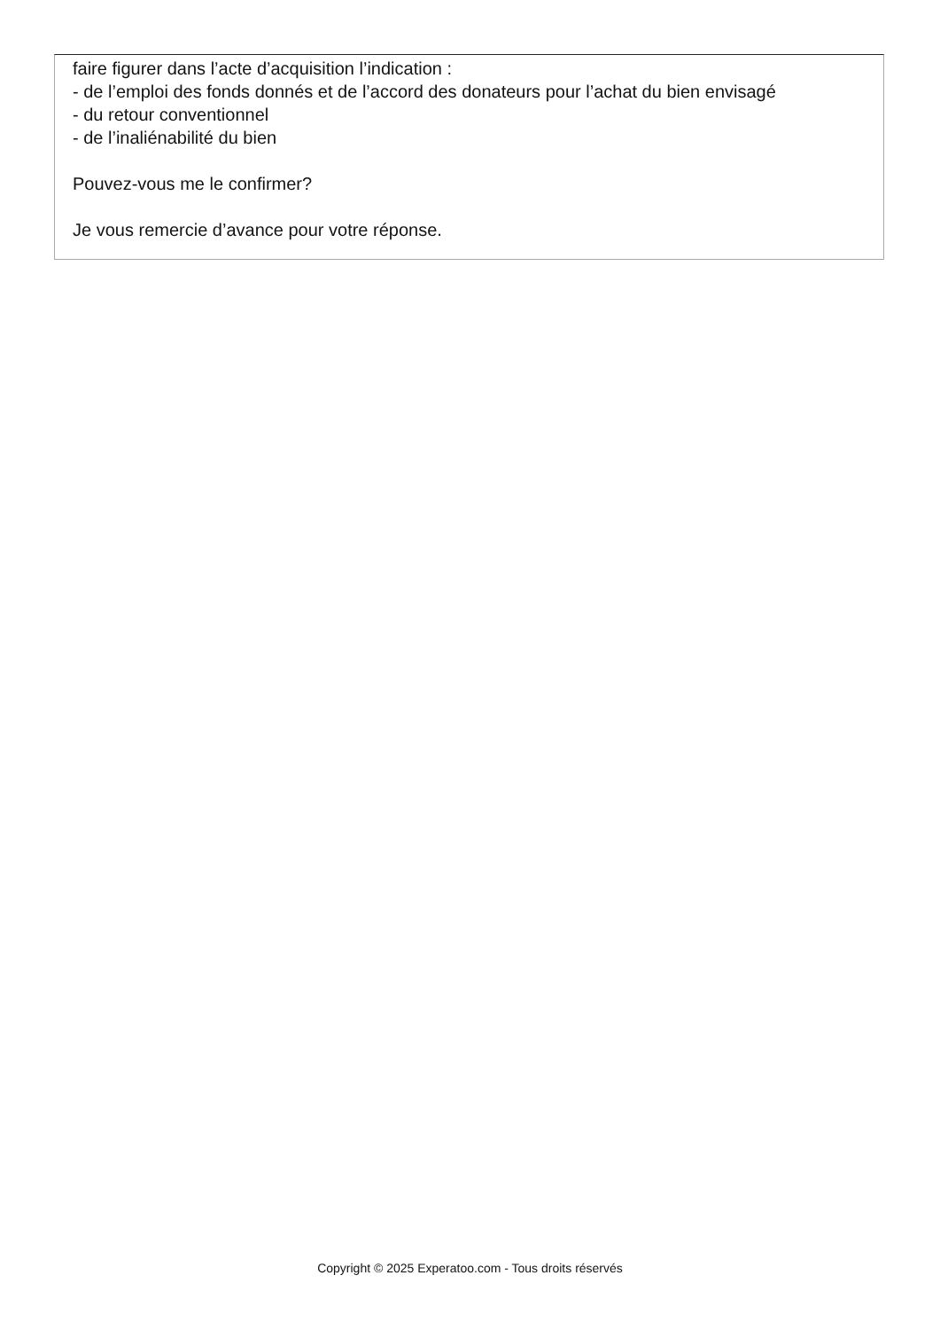faire figurer dans l’acte d’acquisition l’indication :
- de l’emploi des fonds donnés et de l’accord des donateurs pour l’achat du bien envisagé
- du retour conventionnel
- de l’inaliénabilité du bien
Pouvez-vous me le confirmer?
Je vous remercie d’avance pour votre réponse.
Copyright © 2025 Experatoo.com - Tous droits réservés